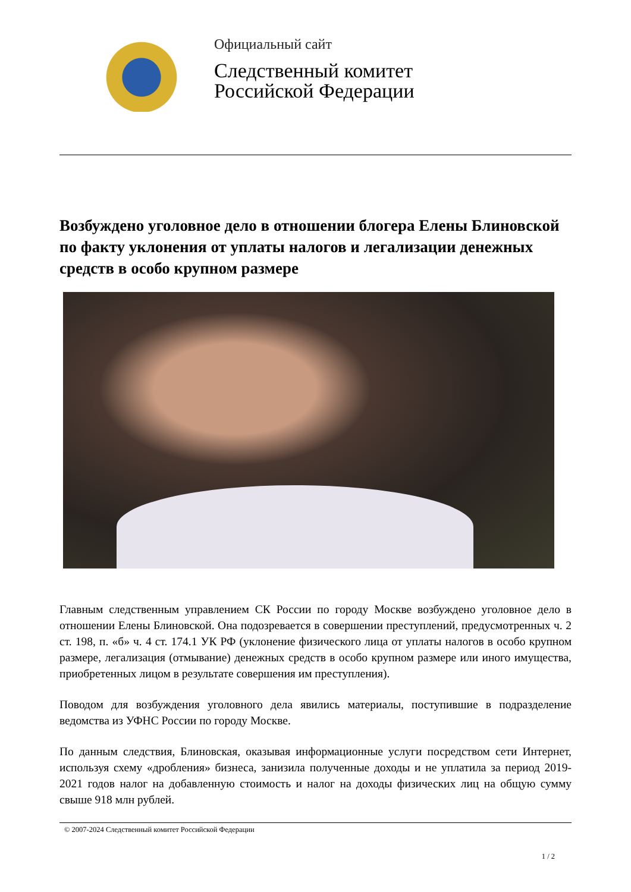Официальный сайт
Следственный комитет
Российской Федерации
Возбуждено уголовное дело в отношении блогера Елены Блиновской по факту уклонения от уплаты налогов и легализации денежных средств в особо крупном размере
Главным следственным управлением СК России по городу Москве возбуждено уголовное дело в отношении Елены Блиновской. Она подозревается в совершении преступлений, предусмотренных ч. 2 ст. 198, п. «б» ч. 4 ст. 174.1 УК РФ (уклонение физического лица от уплаты налогов в особо крупном размере, легализация (отмывание) денежных средств в особо крупном размере или иного имущества, приобретенных лицом в результате совершения им преступления).
Поводом для возбуждения уголовного дела явились материалы, поступившие в подразделение ведомства из УФНС России по городу Москве.
По данным следствия, Блиновская, оказывая информационные услуги посредством сети Интернет, используя схему «дробления» бизнеса, занизила полученные доходы и не уплатила за период 2019-2021 годов налог на добавленную стоимость и налог на доходы физических лиц на общую сумму свыше 918 млн рублей.
© 2007-2024 Следственный комитет Российской Федерации
1 / 2